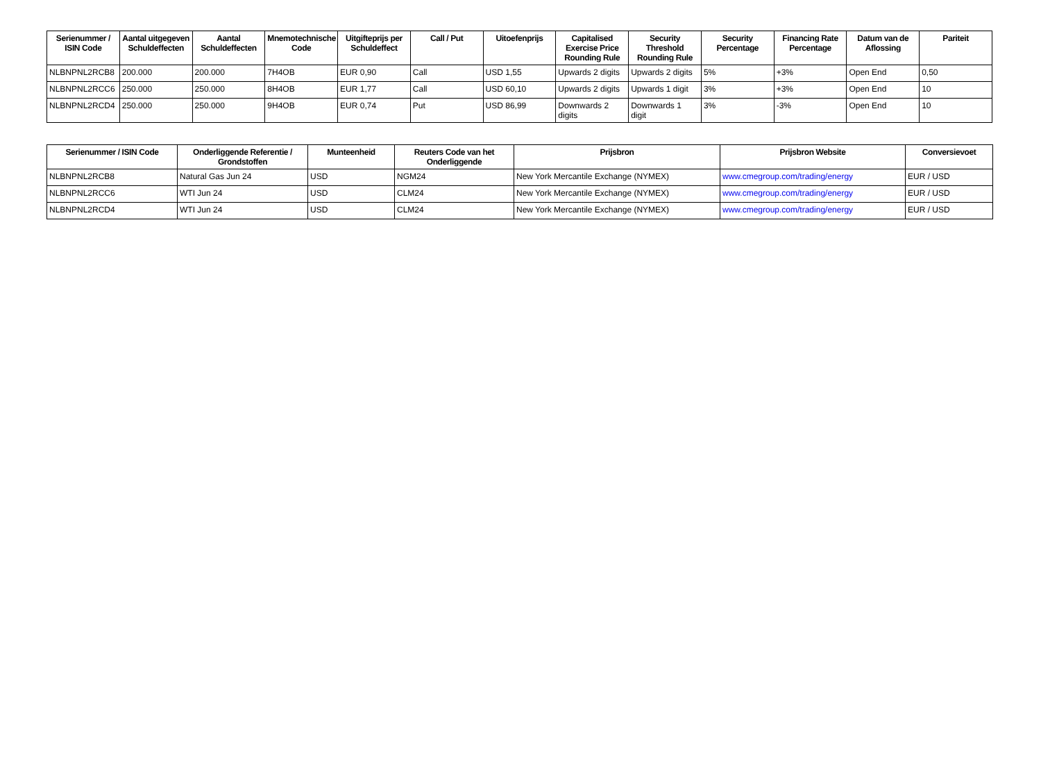| Serienummer / ISIN Code | Aantal uitgegeven Schuldeffecten | Aantal Schuldeffecten | Mnemotechnische Code | Uitgifteprijs per Schuldeffect | Call / Put | Uitoefenprijs | Capitalised Exercise Price Rounding Rule | Security Threshold Rounding Rule | Security Percentage | Financing Rate Percentage | Datum van de Aflossing | Pariteit |
| --- | --- | --- | --- | --- | --- | --- | --- | --- | --- | --- | --- | --- |
| NLBNPNL2RCB8 | 200.000 | 200.000 | 7H4OB | EUR 0,90 | Call | USD 1,55 | Upwards 2 digits | Upwards 2 digits | 5% | +3% | Open End | 0,50 |
| NLBNPNL2RCC6 | 250.000 | 250.000 | 8H4OB | EUR 1,77 | Call | USD 60,10 | Upwards 2 digits | Upwards 1 digit | 3% | +3% | Open End | 10 |
| NLBNPNL2RCD4 | 250.000 | 250.000 | 9H4OB | EUR 0,74 | Put | USD 86,99 | Downwards 2 digits | Downwards 1 digit | 3% | -3% | Open End | 10 |
| Serienummer / ISIN Code | Onderliggende Referentie / Grondstoffen | Munteenheid | Reuters Code van het Onderliggende | Prijsbron | Prijsbron Website | Conversievoet |
| --- | --- | --- | --- | --- | --- | --- |
| NLBNPNL2RCB8 | Natural Gas Jun 24 | USD | NGM24 | New York Mercantile Exchange (NYMEX) | www.cmegroup.com/trading/energy | EUR / USD |
| NLBNPNL2RCC6 | WTI Jun 24 | USD | CLM24 | New York Mercantile Exchange (NYMEX) | www.cmegroup.com/trading/energy | EUR / USD |
| NLBNPNL2RCD4 | WTI Jun 24 | USD | CLM24 | New York Mercantile Exchange (NYMEX) | www.cmegroup.com/trading/energy | EUR / USD |